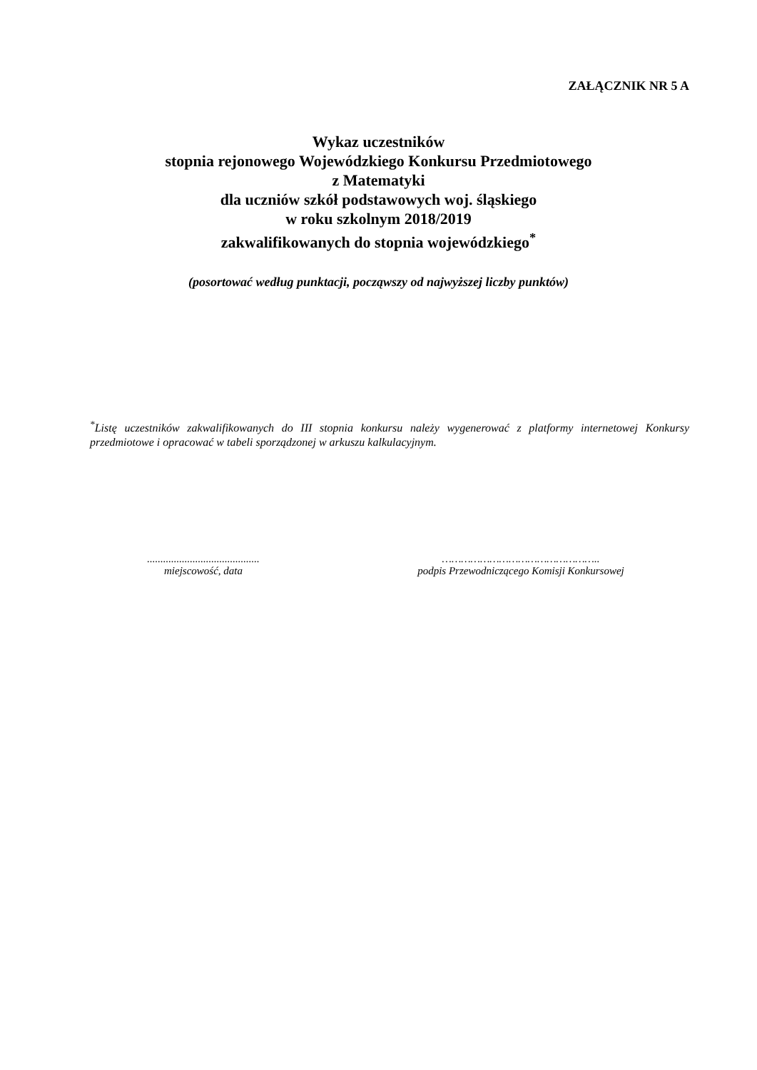ZAŁĄCZNIK NR 5 A
Wykaz uczestników
stopnia rejonowego Wojewódzkiego Konkursu Przedmiotowego
z Matematyki
dla uczniów szkół podstawowych woj. śląskiego
w roku szkolnym 2018/2019
zakwalifikowanych do stopnia wojewódzkiego<sup>*</sup>
(posortować według punktacji, począwszy od najwyższej liczby punktów)
<sup>*</sup> Listę uczestników zakwalifikowanych do III stopnia konkursu należy wygenerować z platformy internetowej Konkursy przedmiotowe i opracować w tabeli sporządzonej w arkuszu kalkulacyjnym.
..........................................
miejscowość, data
…………………………………………..
podpis Przewodniczącego Komisji Konkursowej